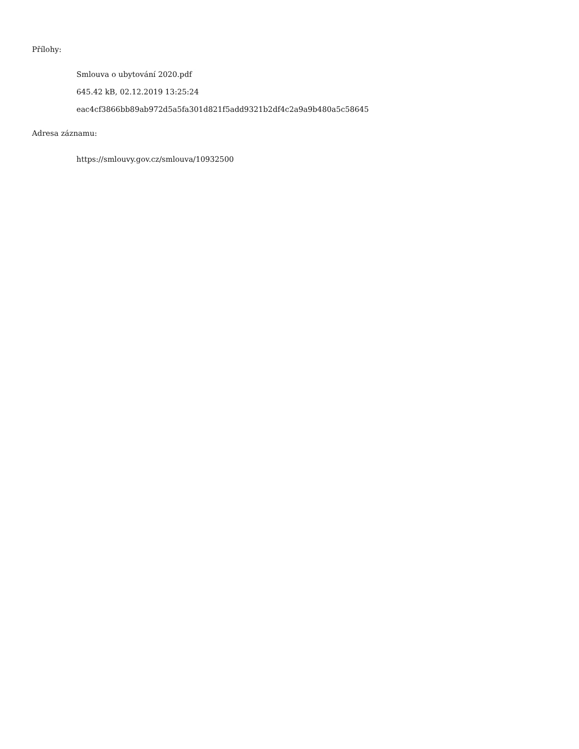Přílohy:
Smlouva o ubytování 2020.pdf
645.42 kB, 02.12.2019 13:25:24
eac4cf3866bb89ab972d5a5fa301d821f5add9321b2df4c2a9a9b480a5c58645
Adresa záznamu:
https://smlouvy.gov.cz/smlouva/10932500